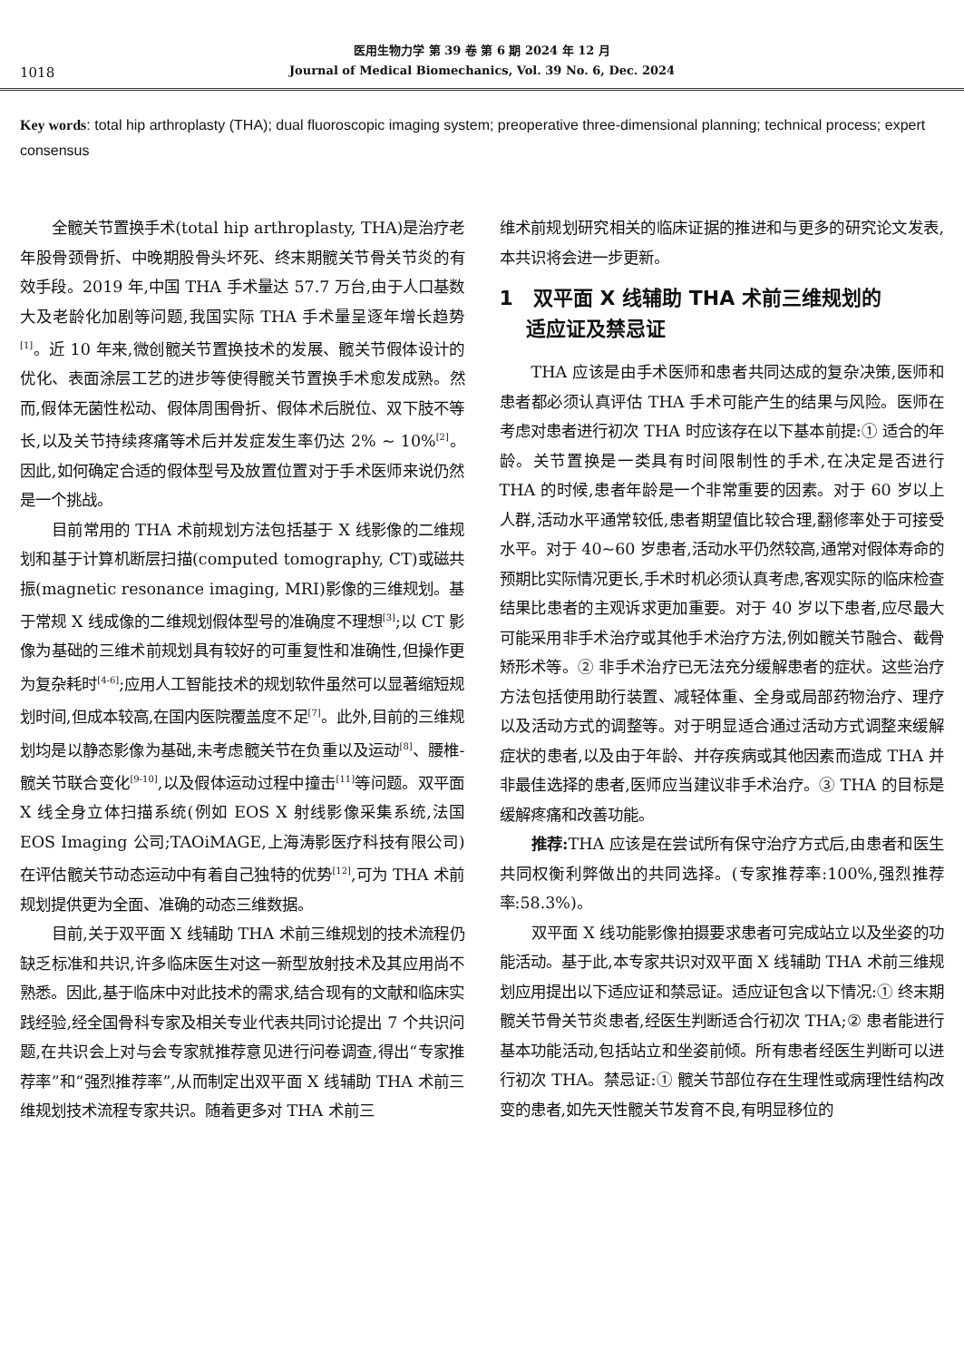1018
医用生物力学 第 39 卷 第 6 期 2024 年 12 月
Journal of Medical Biomechanics, Vol. 39 No. 6, Dec. 2024
Key words: total hip arthroplasty (THA); dual fluoroscopic imaging system; preoperative three-dimensional planning; technical process; expert consensus
全髋关节置换手术(total hip arthroplasty, THA)是治疗老年股骨颈骨折、中晚期股骨头坏死、终末期髋关节骨关节炎的有效手段。2019 年,中国 THA 手术量达 57.7 万台,由于人口基数大及老龄化加剧等问题,我国实际 THA 手术量呈逐年增长趋势<sup>[1]</sup>。近 10 年来,微创髋关节置换技术的发展、髋关节假体设计的优化、表面涂层工艺的进步等使得髋关节置换手术愈发成熟。然而,假体无菌性松动、假体周围骨折、假体术后脱位、双下肢不等长,以及关节持续疼痛等术后并发症发生率仍达 2% ~ 10%<sup>[2]</sup>。因此,如何确定合适的假体型号及放置位置对于手术医师来说仍然是一个挑战。
目前常用的 THA 术前规划方法包括基于 X 线影像的二维规划和基于计算机断层扫描(computed tomography, CT)或磁共振(magnetic resonance imaging, MRI)影像的三维规划。基于常规 X 线成像的二维规划假体型号的准确度不理想<sup>[3]</sup>;以 CT 影像为基础的三维术前规划具有较好的可重复性和准确性,但操作更为复杂耗时<sup>[4-6]</sup>;应用人工智能技术的规划软件虽然可以显著缩短规划时间,但成本较高,在国内医院覆盖度不足<sup>[7]</sup>。此外,目前的三维规划均是以静态影像为基础,未考虑髋关节在负重以及运动<sup>[8]</sup>、腰椎-髋关节联合变化<sup>[9-10]</sup>,以及假体运动过程中撞击<sup>[11]</sup>等问题。双平面 X 线全身立体扫描系统(例如 EOS X 射线影像采集系统,法国 EOS Imaging 公司;TAOiMAGE,上海涛影医疗科技有限公司)在评估髋关节动态运动中有着自己独特的优势<sup>[12]</sup>,可为 THA 术前规划提供更为全面、准确的动态三维数据。
目前,关于双平面 X 线辅助 THA 术前三维规划的技术流程仍缺乏标准和共识,许多临床医生对这一新型放射技术及其应用尚不熟悉。因此,基于临床中对此技术的需求,结合现有的文献和临床实践经验,经全国骨科专家及相关专业代表共同讨论提出 7 个共识问题,在共识会上对与会专家就推荐意见进行问卷调查,得出“专家推荐率”和“强烈推荐率”,从而制定出双平面 X 线辅助 THA 术前三维规划技术流程专家共识。随着更多对 THA 术前三
维术前规划研究相关的临床证据的推进和与更多的研究论文发表,本共识将会进一步更新。
1　双平面 X 线辅助 THA 术前三维规划的
　 适应证及禁忌证
THA 应该是由手术医师和患者共同达成的复杂决策,医师和患者都必须认真评估 THA 手术可能产生的结果与风险。医师在考虑对患者进行初次 THA 时应该存在以下基本前提:① 适合的年龄。关节置换是一类具有时间限制性的手术,在决定是否进行 THA 的时候,患者年龄是一个非常重要的因素。对于 60 岁以上人群,活动水平通常较低,患者期望值比较合理,翻修率处于可接受水平。对于 40~60 岁患者,活动水平仍然较高,通常对假体寿命的预期比实际情况更长,手术时机必须认真考虑,客观实际的临床检查结果比患者的主观诉求更加重要。对于 40 岁以下患者,应尽最大可能采用非手术治疗或其他手术治疗方法,例如髋关节融合、截骨矫形术等。② 非手术治疗已无法充分缓解患者的症状。这些治疗方法包括使用助行装置、减轻体重、全身或局部药物治疗、理疗以及活动方式的调整等。对于明显适合通过活动方式调整来缓解症状的患者,以及由于年龄、并存疾病或其他因素而造成 THA 并非最佳选择的患者,医师应当建议非手术治疗。③ THA 的目标是缓解疼痛和改善功能。
推荐: THA 应该是在尝试所有保守治疗方式后,由患者和医生共同权衡利弊做出的共同选择。(专家推荐率:100%,强烈推荐率:58.3%)。
双平面 X 线功能影像拍摄要求患者可完成站立以及坐姿的功能活动。基于此,本专家共识对双平面 X 线辅助 THA 术前三维规划应用提出以下适应证和禁忌证。适应证包含以下情况:① 终末期髋关节骨关节炎患者,经医生判断适合行初次 THA;② 患者能进行基本功能活动,包括站立和坐姿前倾。所有患者经医生判断可以进行初次 THA。禁忌证:① 髋关节部位存在生理性或病理性结构改变的患者,如先天性髋关节发育不良,有明显移位的